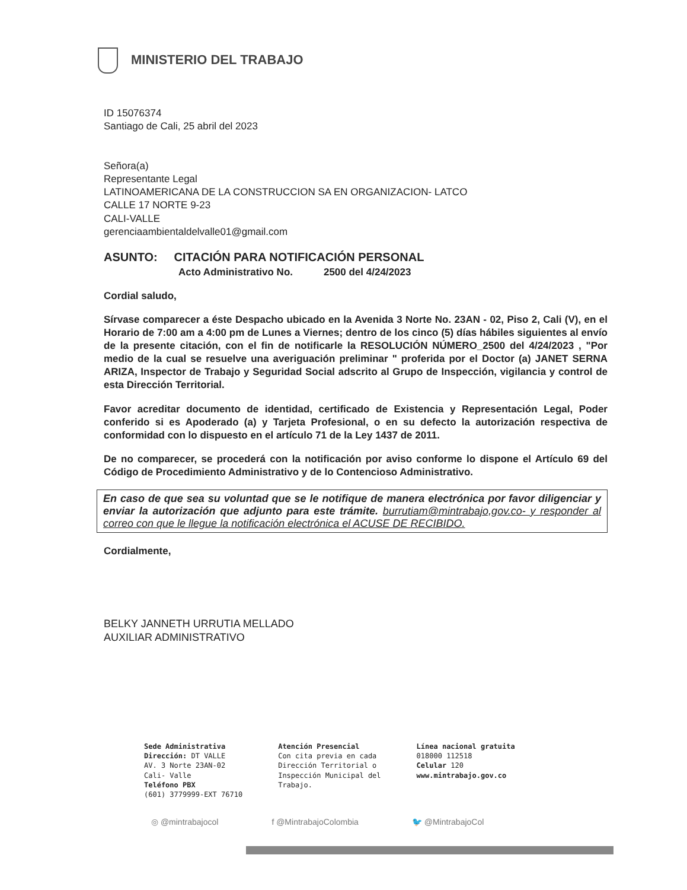MINISTERIO DEL TRABAJO
ID 15076374
Santiago de Cali, 25 abril del 2023
Señora(a)
Representante Legal
LATINOAMERICANA DE LA CONSTRUCCION SA EN ORGANIZACION- LATCO
CALLE 17 NORTE 9-23
CALI-VALLE
gerenciaambientaldelvalle01@gmail.com
ASUNTO: CITACIÓN PARA NOTIFICACIÓN PERSONAL
Acto Administrativo No. 2500 del 4/24/2023
Cordial saludo,
Sírvase comparecer a éste Despacho ubicado en la Avenida 3 Norte No. 23AN - 02, Piso 2, Cali (V), en el Horario de 7:00 am a 4:00 pm de Lunes a Viernes; dentro de los cinco (5) días hábiles siguientes al envío de la presente citación, con el fin de notificarle la RESOLUCIÓN NÚMERO_2500 del 4/24/2023 , "Por medio de la cual se resuelve una averiguación preliminar " proferida por el Doctor (a) JANET SERNA ARIZA, Inspector de Trabajo y Seguridad Social adscrito al Grupo de Inspección, vigilancia y control de esta Dirección Territorial.
Favor acreditar documento de identidad, certificado de Existencia y Representación Legal, Poder conferido si es Apoderado (a) y Tarjeta Profesional, o en su defecto la autorización respectiva de conformidad con lo dispuesto en el artículo 71 de la Ley 1437 de 2011.
De no comparecer, se procederá con la notificación por aviso conforme lo dispone el Artículo 69 del Código de Procedimiento Administrativo y de lo Contencioso Administrativo.
En caso de que sea su voluntad que se le notifique de manera electrónica por favor diligenciar y enviar la autorización que adjunto para este trámite. burrutiam@mintrabajo,gov.co- y responder al correo con que le llegue la notificación electrónica el ACUSE DE RECIBIDO.
Cordialmente,
BELKY JANNETH URRUTIA MELLADO
AUXILIAR ADMINISTRATIVO
Sede Administrativa
Dirección: DT VALLE
AV. 3 Norte 23AN-02
Cali- Valle
Teléfono PBX
(601) 3779999-EXT 76710
Atención Presencial
Con cita previa en cada
Dirección Territorial o
Inspección Municipal del
Trabajo.
Línea nacional gratuita
018000 112518
Celular 120
www.mintrabajo.gov.co
◎ @mintrabajocol f @MintrabajoColombia 🐦 @MintrabajoCol